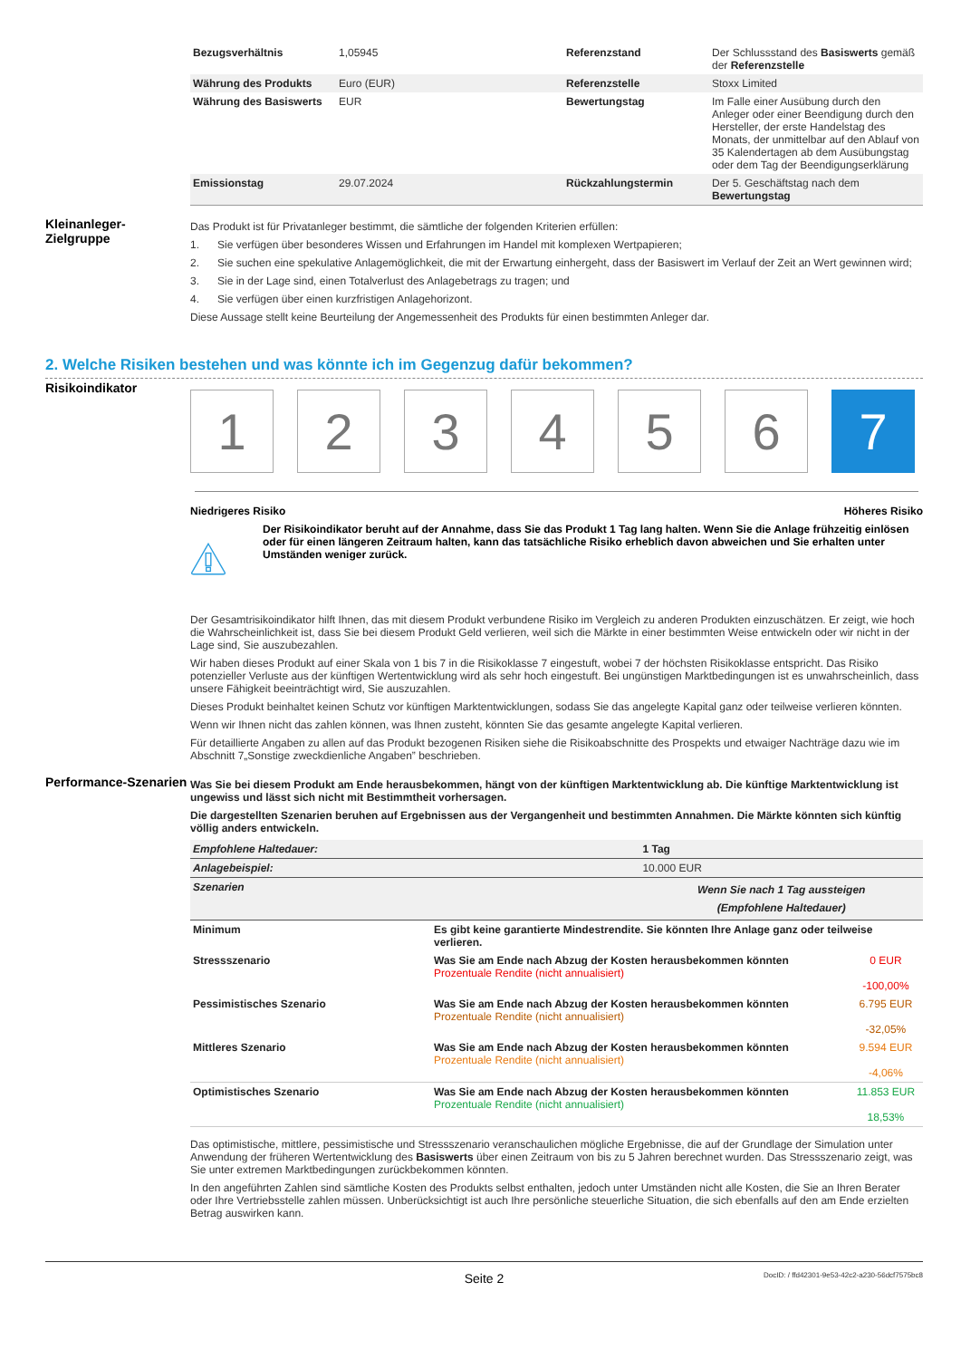| Bezugsverhältnis | 1,05945 | Referenzstand | Der Schlussstand des Basiswerts gemäß der Referenzstelle |
| Währung des Produkts | Euro (EUR) | Referenzstelle | Stoxx Limited |
| Währung des Basiswerts | EUR | Bewertungstag | Im Falle einer Ausübung durch den Anleger oder einer Beendigung durch den Hersteller, der erste Handelstag des Monats, der unmittelbar auf den Ablauf von 35 Kalendertagen ab dem Ausübungstag oder dem Tag der Beendigungserklärung |
| Emissionstag | 29.07.2024 | Rückzahlungstermin | Der 5. Geschäftstag nach dem Bewertungstag |
Kleinanleger-
Zielgruppe
Das Produkt ist für Privatanleger bestimmt, die sämtliche der folgenden Kriterien erfüllen:
1. Sie verfügen über besonderes Wissen und Erfahrungen im Handel mit komplexen Wertpapieren;
2. Sie suchen eine spekulative Anlagemöglichkeit, die mit der Erwartung einhergeht, dass der Basiswert im Verlauf der Zeit an Wert gewinnen wird;
3. Sie in der Lage sind, einen Totalverlust des Anlagebetrags zu tragen; und
4. Sie verfügen über einen kurzfristigen Anlagehorizont.
Diese Aussage stellt keine Beurteilung der Angemessenheit des Produkts für einen bestimmten Anleger dar.
2. Welche Risiken bestehen und was könnte ich im Gegenzug dafür bekommen?
Risikoindikator
1 2 3 4 5 6 7
Niedrigeres Risiko Höheres Risiko
Der Risikoindikator beruht auf der Annahme, dass Sie das Produkt 1 Tag lang halten. Wenn Sie die Anlage frühzeitig einlösen oder für einen längeren Zeitraum halten, kann das tatsächliche Risiko erheblich davon abweichen und Sie erhalten unter Umständen weniger zurück.
Der Gesamtrisikoindikator hilft Ihnen, das mit diesem Produkt verbundene Risiko im Vergleich zu anderen Produkten einzuschätzen. Er zeigt, wie hoch die Wahrscheinlichkeit ist, dass Sie bei diesem Produkt Geld verlieren, weil sich die Märkte in einer bestimmten Weise entwickeln oder wir nicht in der Lage sind, Sie auszubezahlen.
Wir haben dieses Produkt auf einer Skala von 1 bis 7 in die Risikoklasse 7 eingestuft, wobei 7 der höchsten Risikoklasse entspricht. Das Risiko potenzieller Verluste aus der künftigen Wertentwicklung wird als sehr hoch eingestuft. Bei ungünstigen Marktbedingungen ist es unwahrscheinlich, dass unsere Fähigkeit beeinträchtigt wird, Sie auszuzahlen.
Dieses Produkt beinhaltet keinen Schutz vor künftigen Marktentwicklungen, sodass Sie das angelegte Kapital ganz oder teilweise verlieren könnten.
Wenn wir Ihnen nicht das zahlen können, was Ihnen zusteht, könnten Sie das gesamte angelegte Kapital verlieren.
Für detaillierte Angaben zu allen auf das Produkt bezogenen Risiken siehe die Risikoabschnitte des Prospekts und etwaiger Nachträge dazu wie im Abschnitt 7„Sonstige zweckdienliche Angaben” beschrieben.
Performance-Szenarien
Was Sie bei diesem Produkt am Ende herausbekommen, hängt von der künftigen Marktentwicklung ab. Die künftige Marktentwicklung ist ungewiss und lässt sich nicht mit Bestimmtheit vorhersagen.
Die dargestellten Szenarien beruhen auf Ergebnissen aus der Vergangenheit und bestimmten Annahmen. Die Märkte könnten sich künftig völlig anders entwickeln.
| Empfohlene Haltedauer: | | 1 Tag | |
| Anlagebeispiel: | | 10.000 EUR | |
| Szenarien | | Wenn Sie nach 1 Tag aussteigen (Empfohlene Haltedauer) | |
| Minimum | Es gibt keine garantierte Mindestrendite. Sie könnten Ihre Anlage ganz oder teilweise verlieren. | | |
| Stressszenario | Was Sie am Ende nach Abzug der Kosten herausbekommen könnten Prozentuale Rendite (nicht annualisiert) | | 0 EUR -100,00% |
| Pessimistisches Szenario | Was Sie am Ende nach Abzug der Kosten herausbekommen könnten Prozentuale Rendite (nicht annualisiert) | | 6.795 EUR -32,05% |
| Mittleres Szenario | Was Sie am Ende nach Abzug der Kosten herausbekommen könnten Prozentuale Rendite (nicht annualisiert) | | 9.594 EUR -4,06% |
| Optimistisches Szenario | Was Sie am Ende nach Abzug der Kosten herausbekommen könnten Prozentuale Rendite (nicht annualisiert) | | 11.853 EUR 18,53% |
Das optimistische, mittlere, pessimistische und Stressszenario veranschaulichen mögliche Ergebnisse, die auf der Grundlage der Simulation unter Anwendung der früheren Wertentwicklung des Basiswerts über einen Zeitraum von bis zu 5 Jahren berechnet wurden. Das Stressszenario zeigt, was Sie unter extremen Marktbedingungen zurückbekommen könnten.
In den angeführten Zahlen sind sämtliche Kosten des Produkts selbst enthalten, jedoch unter Umständen nicht alle Kosten, die Sie an Ihren Berater oder Ihre Vertriebsstelle zahlen müssen. Unberücksichtigt ist auch Ihre persönliche steuerliche Situation, die sich ebenfalls auf den am Ende erzielten Betrag auswirken kann.
Seite 2 DocID: / ffd42301-9e53-42c2-a230-56dcf7575bc8